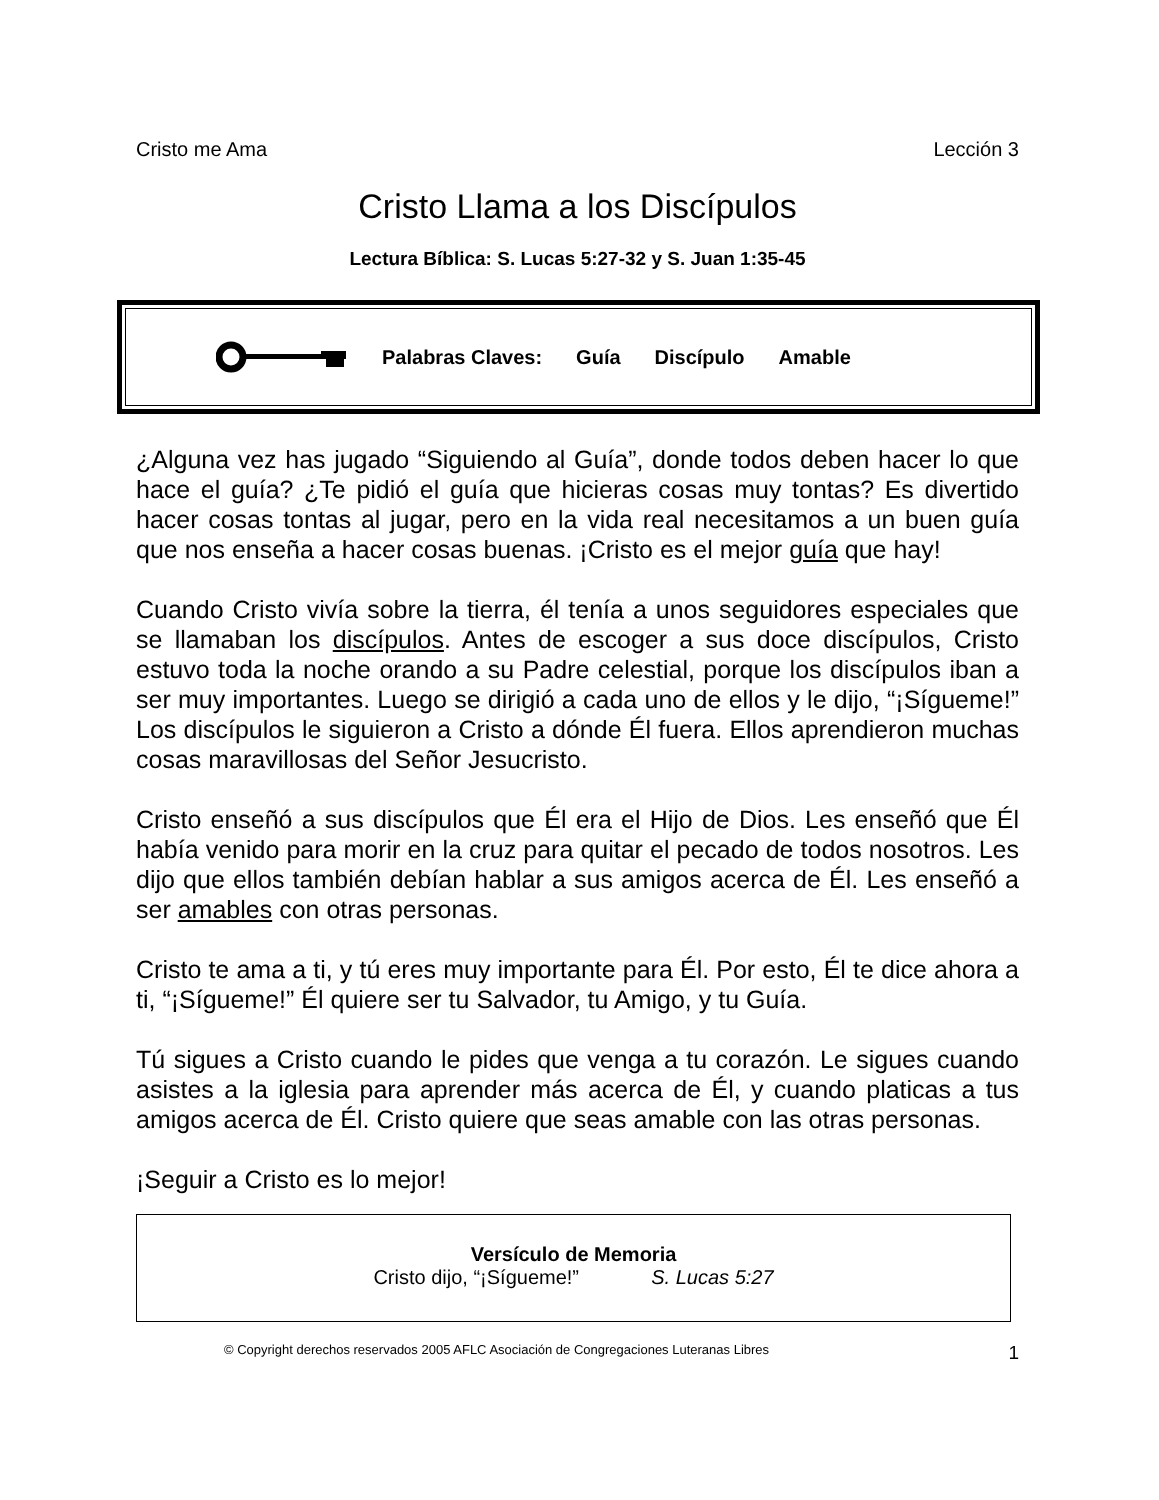Cristo me Ama Lección 3
Cristo Llama a los Discípulos
Lectura Bíblica: S. Lucas 5:27-32 y S. Juan 1:35-45
Palabras Claves: Guía Discípulo Amable
¿Alguna vez has jugado “Siguiendo al Guía”, donde todos deben hacer lo que hace el guía? ¿Te pidió el guía que hicieras cosas muy tontas? Es divertido hacer cosas tontas al jugar, pero en la vida real necesitamos a un buen guía que nos enseña a hacer cosas buenas. ¡Cristo es el mejor guía que hay!
Cuando Cristo vivía sobre la tierra, él tenía a unos seguidores especiales que se llamaban los discípulos. Antes de escoger a sus doce discípulos, Cristo estuvo toda la noche orando a su Padre celestial, porque los discípulos iban a ser muy importantes. Luego se dirigió a cada uno de ellos y le dijo, “¡Sígueme!” Los discípulos le siguieron a Cristo a dónde Él fuera. Ellos aprendieron muchas cosas maravillosas del Señor Jesucristo.
Cristo enseñó a sus discípulos que Él era el Hijo de Dios. Les enseñó que Él había venido para morir en la cruz para quitar el pecado de todos nosotros. Les dijo que ellos también debían hablar a sus amigos acerca de Él. Les enseñó a ser amables con otras personas.
Cristo te ama a ti, y tú eres muy importante para Él. Por esto, Él te dice ahora a ti, “¡Sígueme!” Él quiere ser tu Salvador, tu Amigo, y tu Guía.
Tú sigues a Cristo cuando le pides que venga a tu corazón. Le sigues cuando asistes a la iglesia para aprender más acerca de Él, y cuando platicas a tus amigos acerca de Él. Cristo quiere que seas amable con las otras personas.
¡Seguir a Cristo es lo mejor!
Versículo de Memoria
Cristo dijo, “¡Sígueme!” S. Lucas 5:27
© Copyright derechos reservados 2005 AFLC Asociación de Congregaciones Luteranas Libres 1